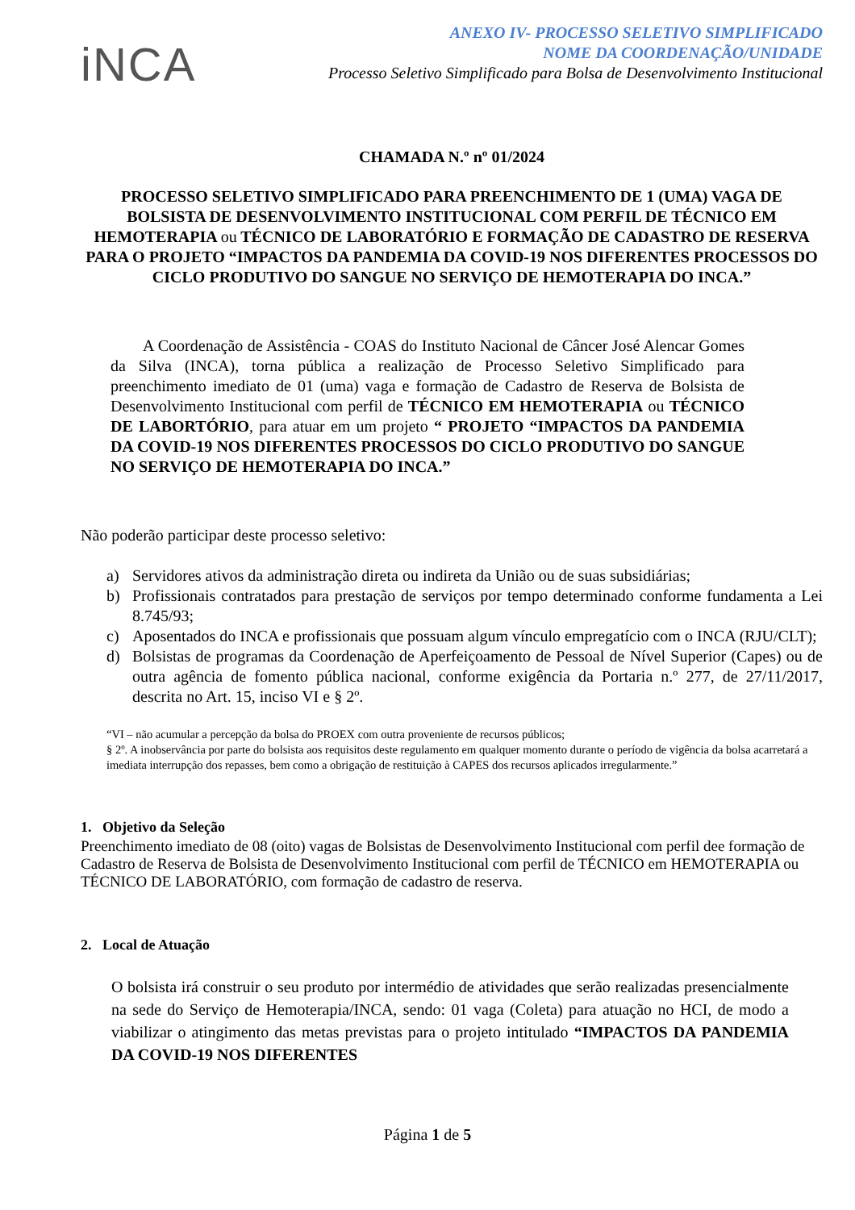iNCA
ANEXO IV- PROCESSO SELETIVO SIMPLIFICADO
NOME DA COORDENAÇÃO/UNIDADE
Processo Seletivo Simplificado para Bolsa de Desenvolvimento Institucional
CHAMADA N.º nº 01/2024
PROCESSO SELETIVO SIMPLIFICADO PARA PREENCHIMENTO DE 1 (UMA) VAGA DE BOLSISTA DE DESENVOLVIMENTO INSTITUCIONAL COM PERFIL DE TÉCNICO EM HEMOTERAPIA ou TÉCNICO DE LABORATÓRIO E FORMAÇÃO DE CADASTRO DE RESERVA PARA O PROJETO “IMPACTOS DA PANDEMIA DA COVID-19 NOS DIFERENTES PROCESSOS DO CICLO PRODUTIVO DO SANGUE NO SERVIÇO DE HEMOTERAPIA DO INCA.”
A Coordenação de Assistência - COAS do Instituto Nacional de Câncer José Alencar Gomes da Silva (INCA), torna pública a realização de Processo Seletivo Simplificado para preenchimento imediato de 01 (uma) vaga e formação de Cadastro de Reserva de Bolsista de Desenvolvimento Institucional com perfil de TÉCNICO EM HEMOTERAPIA ou TÉCNICO DE LABORTÓRIO, para atuar em um projeto “ PROJETO “IMPACTOS DA PANDEMIA DA COVID-19 NOS DIFERENTES PROCESSOS DO CICLO PRODUTIVO DO SANGUE NO SERVIÇO DE HEMOTERAPIA DO INCA.”
Não poderão participar deste processo seletivo:
a) Servidores ativos da administração direta ou indireta da União ou de suas subsidiárias;
b) Profissionais contratados para prestação de serviços por tempo determinado conforme fundamenta a Lei 8.745/93;
c) Aposentados do INCA e profissionais que possuam algum vínculo empregatício com o INCA (RJU/CLT);
d) Bolsistas de programas da Coordenação de Aperfeiçoamento de Pessoal de Nível Superior (Capes) ou de outra agência de fomento pública nacional, conforme exigência da Portaria n.º 277, de 27/11/2017, descrita no Art. 15, inciso VI e § 2º.
“VI – não acumular a percepção da bolsa do PROEX com outra proveniente de recursos públicos;
§ 2º. A inobservância por parte do bolsista aos requisitos deste regulamento em qualquer momento durante o período de vigência da bolsa acarretará a imediata interrupção dos repasses, bem como a obrigação de restituição à CAPES dos recursos aplicados irregularmente.”
1. Objetivo da Seleção
Preenchimento imediato de 08 (oito) vagas de Bolsistas de Desenvolvimento Institucional com perfil dee formação de Cadastro de Reserva de Bolsista de Desenvolvimento Institucional com perfil de TÉCNICO em HEMOTERAPIA ou TÉCNICO DE LABORATÓRIO, com formação de cadastro de reserva.
2. Local de Atuação
O bolsista irá construir o seu produto por intermédio de atividades que serão realizadas presencialmente na sede do Serviço de Hemoterapia/INCA, sendo: 01 vaga (Coleta) para atuação no HCI, de modo a viabilizar o atingimento das metas previstas para o projeto intitulado “IMPACTOS DA PANDEMIA DA COVID-19 NOS DIFERENTES
Página 1 de 5